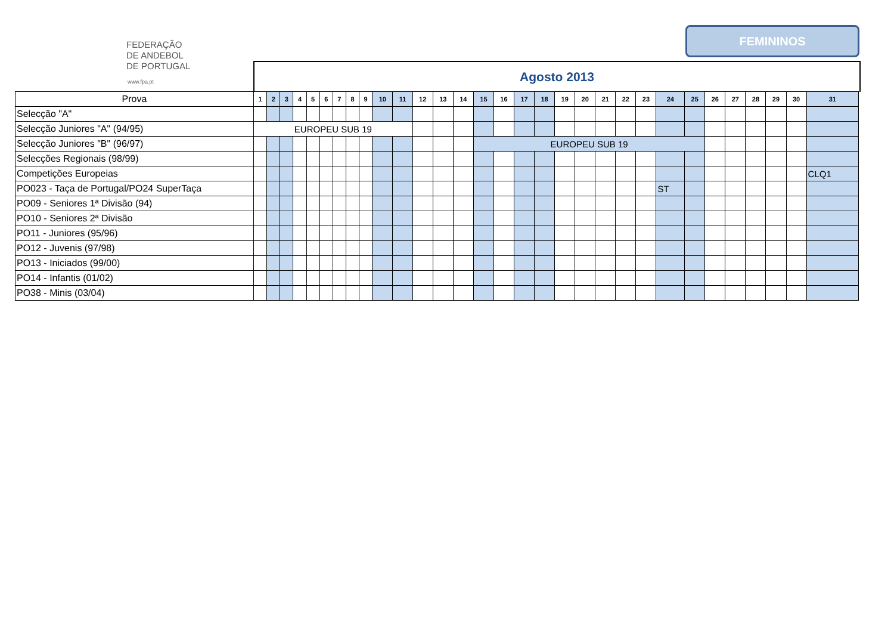FEDERAÇÃO
DE ANDEBOL
DE PORTUGAL
www.fpa.pt
FEMININOS
Agosto 2013
| Prova | 1 | 2 | 3 | 4 | 5 | 6 | 7 | 8 | 9 | 10 | 11 | 12 | 13 | 14 | 15 | 16 | 17 | 18 | 19 | 20 | 21 | 22 | 23 | 24 | 25 | 26 | 27 | 28 | 29 | 30 | 31 |
| --- | --- | --- | --- | --- | --- | --- | --- | --- | --- | --- | --- | --- | --- | --- | --- | --- | --- | --- | --- | --- | --- | --- | --- | --- | --- | --- | --- | --- | --- | --- | --- |
| Selecção "A" | | | | | | | | | | | | | | | | | | | | | | | | | | | | | | | |
| Selecção Juniores "A" (94/95) | EUROPEU SUB 19 | | | | | | | | | | | | | | | | | | | | | | | | | | | | | | |
| Selecção Juniores "B" (96/97) | | | | | | | | | | | | | | | EUROPEU SUB 19 | | | | | | | | | | | | | | | | |
| Selecções Regionais (98/99) | | | | | | | | | | | | | | | | | | | | | | | | | | | | | | | |
| Competições Europeias | | | | | | | | | | | | | | | | | | | | | | | | | | | | | | | CLQ1 |
| PO023 - Taça de Portugal/PO24 SuperTaça | | | | | | | | | | | | | | | | | | | | | | | | ST | | | | | | | |
| PO09 - Seniores 1ª Divisão (94) | | | | | | | | | | | | | | | | | | | | | | | | | | | | | | | |
| PO10 - Seniores 2ª Divisão | | | | | | | | | | | | | | | | | | | | | | | | | | | | | | | |
| PO11 - Juniores (95/96) | | | | | | | | | | | | | | | | | | | | | | | | | | | | | | | |
| PO12 - Juvenis (97/98) | | | | | | | | | | | | | | | | | | | | | | | | | | | | | | | |
| PO13 - Iniciados (99/00) | | | | | | | | | | | | | | | | | | | | | | | | | | | | | | | |
| PO14 - Infantis (01/02) | | | | | | | | | | | | | | | | | | | | | | | | | | | | | | | |
| PO38 - Minis (03/04) | | | | | | | | | | | | | | | | | | | | | | | | | | | | | | | |